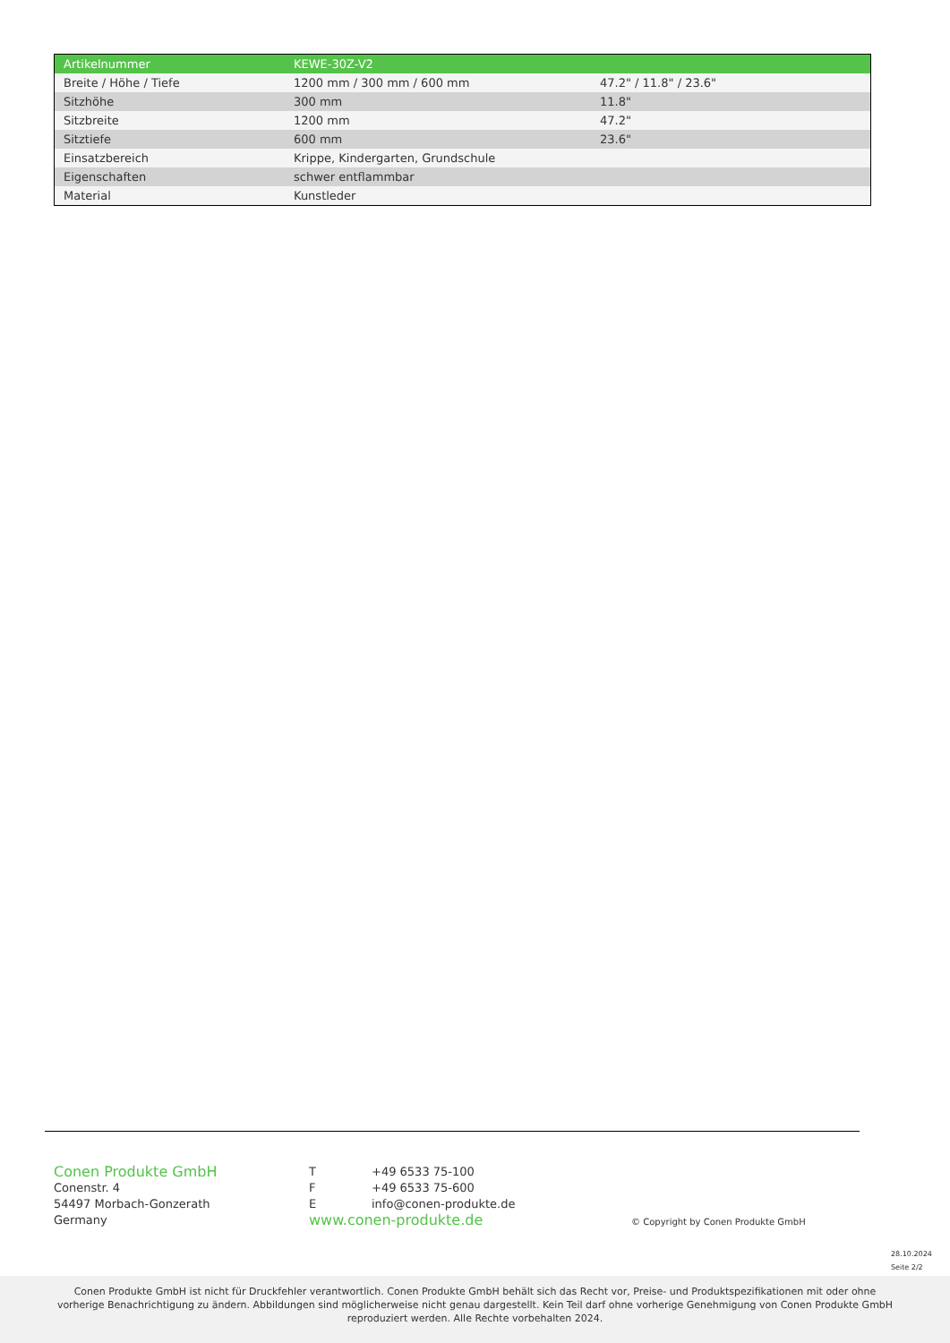| Artikelnummer | KEWE-30Z-V2 | |
| Breite / Höhe / Tiefe | 1200 mm / 300 mm / 600 mm | 47.2" / 11.8" / 23.6" |
| Sitzhöhe | 300 mm | 11.8" |
| Sitzbreite | 1200 mm | 47.2" |
| Sitztiefe | 600 mm | 23.6" |
| Einsatzbereich | Krippe, Kindergarten, Grundschule | |
| Eigenschaften | schwer entflammbar | |
| Material | Kunstleder | |
Conen Produkte GmbH
Conenstr. 4
54497 Morbach-Gonzerath
Germany
T +49 6533 75-100
F +49 6533 75-600
Einfo@conen-produkte.de
www.conen-produkte.de
© Copyright by Conen Produkte GmbH
28.10.2024
Seite 2/2
Conen Produkte GmbH ist nicht für Druckfehler verantwortlich. Conen Produkte GmbH behält sich das Recht vor, Preise- und Produktspezifikationen mit oder ohne vorherige Benachrichtigung zu ändern. Abbildungen sind möglicherweise nicht genau dargestellt. Kein Teil darf ohne vorherige Genehmigung von Conen Produkte GmbH reproduziert werden. Alle Rechte vorbehalten 2024.